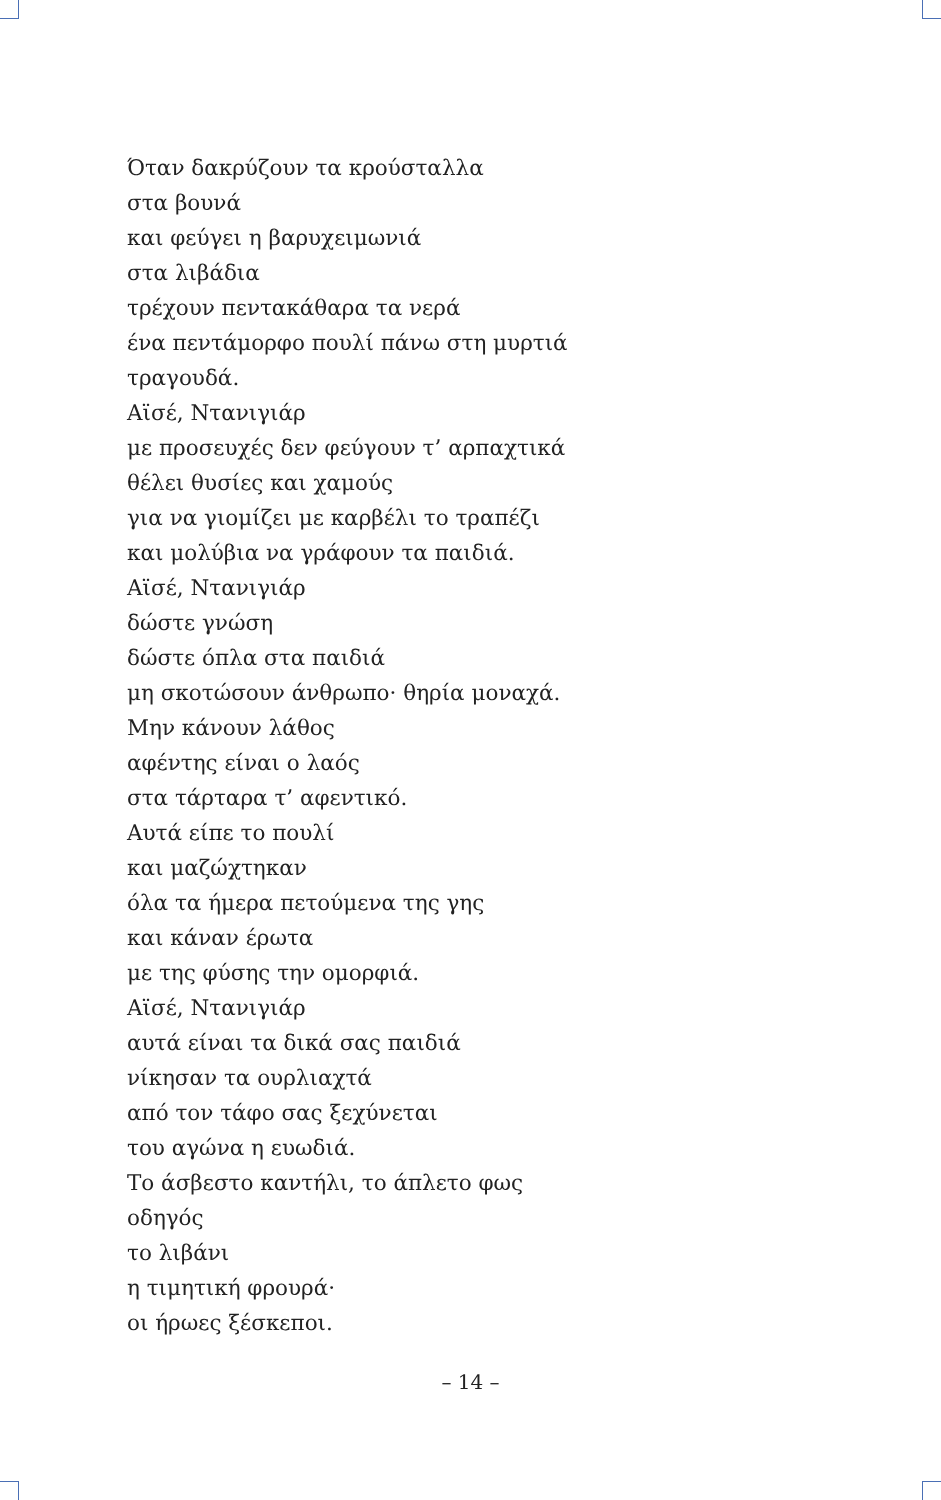Όταν δακρύζουν τα κρούσταλλα
στα βουνά
και φεύγει η βαρυχειμωνιά
στα λιβάδια
τρέχουν πεντακάθαρα τα νερά
ένα πεντάμορφο πουλί πάνω στη μυρτιά
τραγουδά.
Αϊσέ, Ντανιγιάρ
με προσευχές δεν φεύγουν τ’ αρπαχτικά
θέλει θυσίες και χαμούς
για να γιομίζει με καρβέλι το τραπέζι
και μολύβια να γράφουν τα παιδιά.
Αϊσέ, Ντανιγιάρ
δώστε γνώση
δώστε όπλα στα παιδιά
μη σκοτώσουν άνθρωπο· θηρία μοναχά.
Μην κάνουν λάθος
αφέντης είναι ο λαός
στα τάρταρα τ’ αφεντικό.
Αυτά είπε το πουλί
και μαζώχτηκαν
όλα τα ήμερα πετούμενα της γης
και κάναν έρωτα
με της φύσης την ομορφιά.
Αϊσέ, Ντανιγιάρ
αυτά είναι τα δικά σας παιδιά
νίκησαν τα ουρλιαχτά
από τον τάφο σας ξεχύνεται
του αγώνα η ευωδιά.
Το άσβεστο καντήλι, το άπλετο φως
οδηγός
το λιβάνι
η τιμητική φρουρά·
οι ήρωες ξέσκεποι.
– 14 –